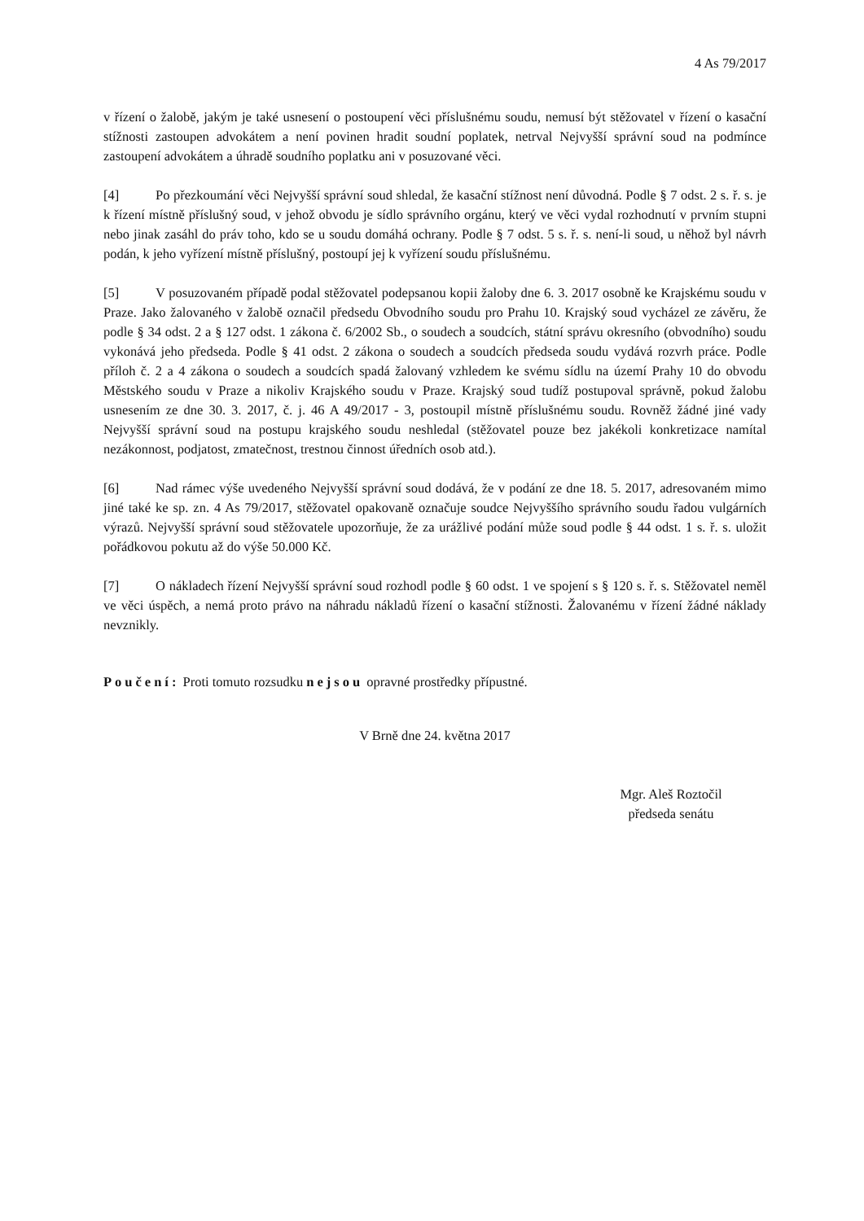4 As 79/2017
v řízení o žalobě, jakým je také usnesení o postoupení věci příslušnému soudu, nemusí být stěžovatel v řízení o kasační stížnosti zastoupen advokátem a není povinen hradit soudní poplatek, netrval Nejvyšší správní soud na podmínce zastoupení advokátem a úhradě soudního poplatku ani v posuzované věci.
[4] Po přezkoumání věci Nejvyšší správní soud shledal, že kasační stížnost není důvodná. Podle § 7 odst. 2 s. ř. s. je k řízení místně příslušný soud, v jehož obvodu je sídlo správního orgánu, který ve věci vydal rozhodnutí v prvním stupni nebo jinak zasáhl do práv toho, kdo se u soudu domáhá ochrany. Podle § 7 odst. 5 s. ř. s. není-li soud, u něhož byl návrh podán, k jeho vyřízení místně příslušný, postoupí jej k vyřízení soudu příslušnému.
[5] V posuzovaném případě podal stěžovatel podepsanou kopii žaloby dne 6. 3. 2017 osobně ke Krajskému soudu v Praze. Jako žalovaného v žalobě označil předsedu Obvodního soudu pro Prahu 10. Krajský soud vycházel ze závěru, že podle § 34 odst. 2 a § 127 odst. 1 zákona č. 6/2002 Sb., o soudech a soudcích, státní správu okresního (obvodního) soudu vykonává jeho předseda. Podle § 41 odst. 2 zákona o soudech a soudcích předseda soudu vydává rozvrh práce. Podle příloh č. 2 a 4 zákona o soudech a soudcích spadá žalovaný vzhledem ke svému sídlu na území Prahy 10 do obvodu Městského soudu v Praze a nikoliv Krajského soudu v Praze. Krajský soud tudíž postupoval správně, pokud žalobu usnesením ze dne 30. 3. 2017, č. j. 46 A 49/2017 - 3, postoupil místně příslušnému soudu. Rovněž žádné jiné vady Nejvyšší správní soud na postupu krajského soudu neshledal (stěžovatel pouze bez jakékoli konkretizace namítal nezákonnost, podjatost, zmatečnost, trestnou činnost úředních osob atd.).
[6] Nad rámec výše uvedeného Nejvyšší správní soud dodává, že v podání ze dne 18. 5. 2017, adresovaném mimo jiné také ke sp. zn. 4 As 79/2017, stěžovatel opakovaně označuje soudce Nejvyššího správního soudu řadou vulgárních výrazů. Nejvyšší správní soud stěžovatele upozorňuje, že za urážlivé podání může soud podle § 44 odst. 1 s. ř. s. uložit pořádkovou pokutu až do výše 50.000 Kč.
[7] O nákladech řízení Nejvyšší správní soud rozhodl podle § 60 odst. 1 ve spojení s § 120 s. ř. s. Stěžovatel neměl ve věci úspěch, a nemá proto právo na náhradu nákladů řízení o kasační stížnosti. Žalovanému v řízení žádné náklady nevznikly.
Poučení: Proti tomuto rozsudku nejsou opravné prostředky přípustné.
V Brně dne 24. května 2017
Mgr. Aleš Roztočil
předseda senátu